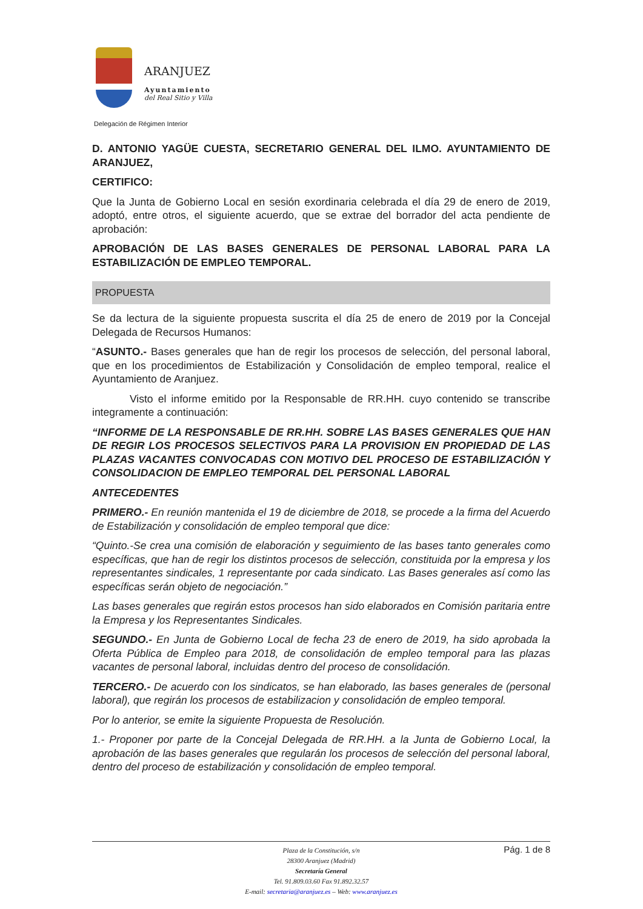ARANJUEZ
Ayuntamiento
del Real Sitio y Villa
Delegación de Régimen Interior
D. ANTONIO YAGÜE CUESTA, SECRETARIO GENERAL DEL ILMO. AYUNTAMIENTO DE ARANJUEZ,
CERTIFICO:
Que la Junta de Gobierno Local en sesión exordinaria celebrada el día 29 de enero de 2019, adoptó, entre otros, el siguiente acuerdo, que se extrae del borrador del acta pendiente de aprobación:
APROBACIÓN DE LAS BASES GENERALES DE PERSONAL LABORAL PARA LA ESTABILIZACIÓN DE EMPLEO TEMPORAL.
PROPUESTA
Se da lectura de la siguiente propuesta suscrita el día 25 de enero de 2019 por la Concejal Delegada de Recursos Humanos:
“ASUNTO.- Bases generales que han de regir los procesos de selección, del personal laboral, que en los procedimientos de Estabilización y Consolidación de empleo temporal, realice el Ayuntamiento de Aranjuez.
Visto el informe emitido por la Responsable de RR.HH. cuyo contenido se transcribe integramente a continuación:
“INFORME DE LA RESPONSABLE DE RR.HH. SOBRE LAS BASES GENERALES QUE HAN DE REGIR LOS PROCESOS SELECTIVOS PARA LA PROVISION EN PROPIEDAD DE LAS PLAZAS VACANTES CONVOCADAS CON MOTIVO DEL PROCESO DE ESTABILIZACIÓN Y CONSOLIDACION DE EMPLEO TEMPORAL DEL PERSONAL LABORAL
ANTECEDENTES
PRIMERO.- En reunión mantenida el 19 de diciembre de 2018, se procede a la firma del Acuerdo de Estabilización y consolidación de empleo temporal que dice:
“Quinto.-Se crea una comisión de elaboración y seguimiento de las bases tanto generales como específicas, que han de regir los distintos procesos de selección, constituida por la empresa y los representantes sindicales, 1 representante por cada sindicato. Las Bases generales así como las específicas serán objeto de negociación.”
Las bases generales que regirán estos procesos han sido elaborados en Comisión paritaria entre la Empresa y los Representantes Sindicales.
SEGUNDO.- En Junta de Gobierno Local de fecha 23 de enero de 2019, ha sido aprobada la Oferta Pública de Empleo para 2018, de consolidación de empleo temporal para las plazas vacantes de personal laboral, incluidas dentro del proceso de consolidación.
TERCERO.- De acuerdo con los sindicatos, se han elaborado, las bases generales de (personal laboral), que regirán los procesos de estabilizacion y consolidación de empleo temporal.
Por lo anterior, se emite la siguiente Propuesta de Resolución.
1.- Proponer por parte de la Concejal Delegada de RR.HH. a la Junta de Gobierno Local, la aprobación de las bases generales que regularán los procesos de selección del personal laboral, dentro del proceso de estabilización y consolidación de empleo temporal.
Pág. 1 de 8
Plaza de la Constitución, s/n
28300 Aranjuez (Madrid)
Secretaría General
Tel. 91.809.03.60 Fax 91.892.32.57
E-mail: secretaria@aranjuez.es – Web: www.aranjuez.es